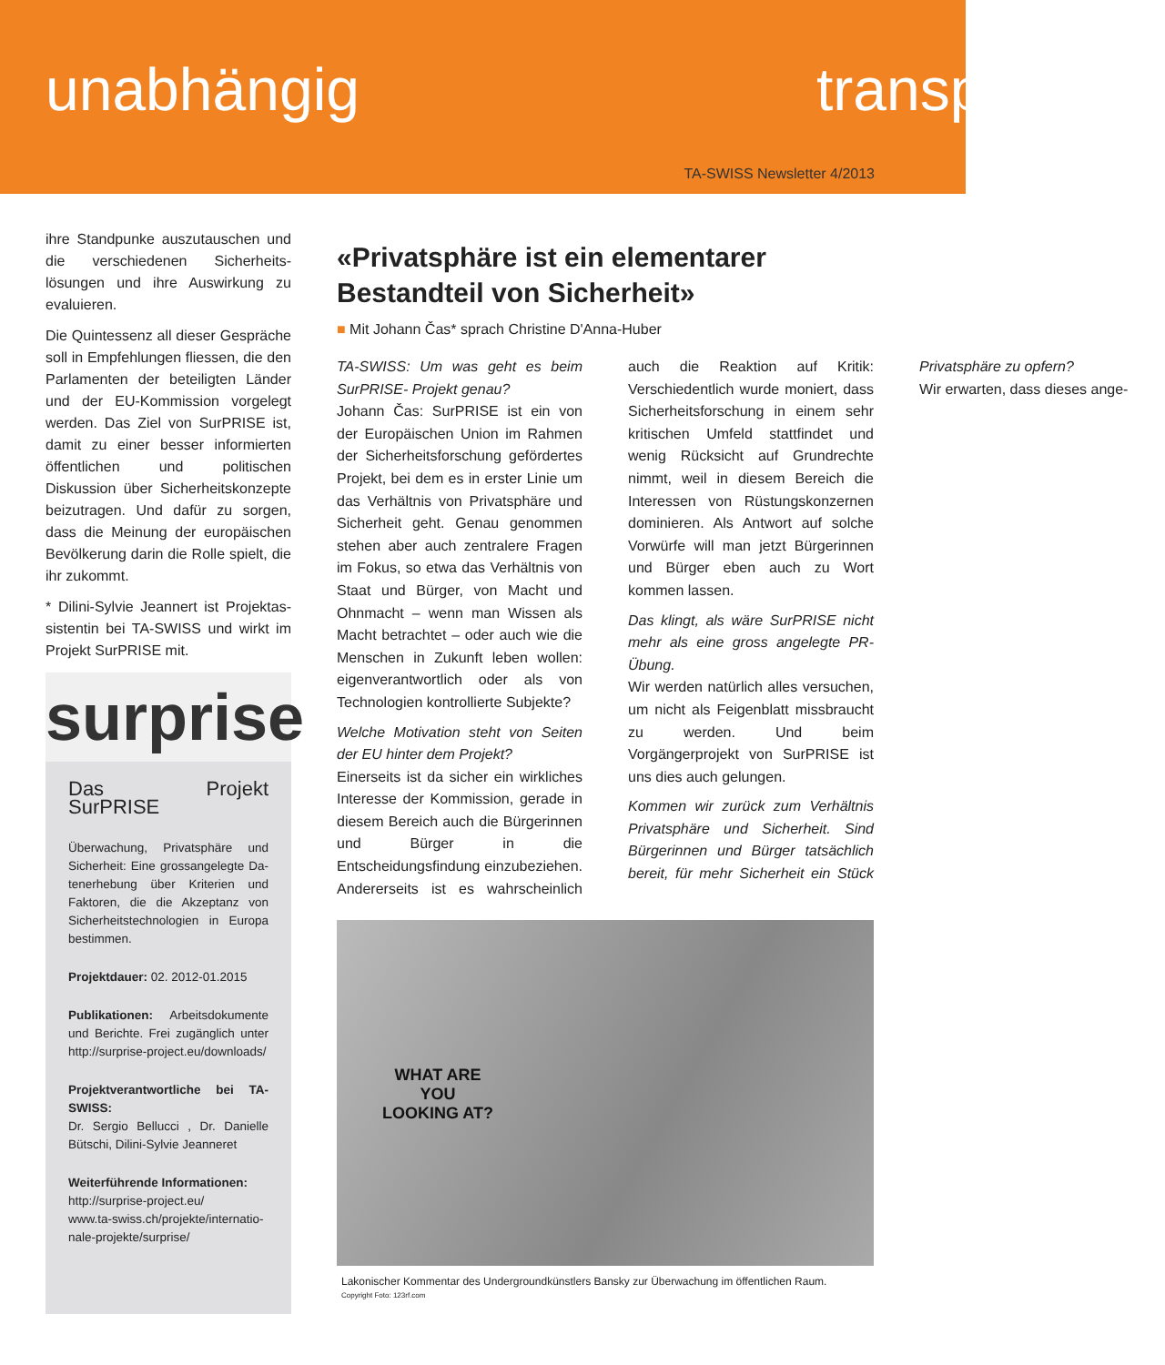unabhängig transp
TA-SWISS Newsletter 4/2013
ihre Standpunke auszutauschen und die verschiedenen Sicherheits­lösungen und ihre Auswirkung zu evaluieren.
Die Quintessenz all dieser Ge­spräche soll in Empfehlungen flies­sen, die den Parlamenten der betei­ligten Länder und der EU-Kommis­sion vorgelegt werden. Das Ziel von SurPRISE ist, damit zu einer besser informierten öffentlichen und politi­schen Diskussion über Sicherheits­konzepte beizutragen. Und dafür zu sorgen, dass die Meinung der europäischen Bevölkerung darin die Rolle spielt, die ihr zukommt.
* Dilini-Sylvie Jeannert ist Projektas­sistentin bei TA-SWISS und wirkt im Projekt SurPRISE mit.
surprise
Das Projekt SurPRISE
Überwachung, Privatsphäre und Sicherheit: Eine grossangelegte Da­tenerhebung über Kriterien und Faktoren, die die Akzeptanz von Sicherheitstechnologien in Europa bestimmen.
Projektdauer: 02. 2012-01.2015
Publikationen: Arbeitsdokumente und Berichte. Frei zugänglich unter http://surprise-project.eu/down­loads/
Projektverantwortliche bei TA-SWISS:
Dr. Sergio Bellucci , Dr. Danielle Bütschi, Dilini-Sylvie Jeanneret
Weiterführende Informationen:
http://surprise-project.eu/
www.ta-swiss.ch/projekte/internatio­nale-projekte/surprise/
«Privatsphäre ist ein elementarer Bestandteil von Sicherheit»
■ Mit Johann Čas* sprach Christine D'Anna-Huber
TA-SWISS: Um was geht es beim SurPRISE- Projekt genau?
Johann Čas: SurPRISE ist ein von der Europäischen Union im Rahmen der Sicherheitsforschung geför­dertes Projekt, bei dem es in erster Linie um das Verhältnis von Privat­sphäre und Sicherheit geht. Genau genommen stehen aber auch zen­tralere Fragen im Fokus, so etwa das Verhältnis von Staat und Bürger, von Macht und Ohnmacht – wenn man Wissen als Macht betrachtet – oder auch wie die Menschen in Zukunft leben wollen: eigenverantwortlich oder als von Technologien kontrol­lierte Subjekte?
Welche Motivation steht von Seiten der EU hinter dem Projekt?
Einerseits ist da sicher ein wirkliches Interesse der Kommis­sion, gerade in diesem Bereich auch die Bürgerinnen und Bürger in die Entscheidungsfindung ein­zubeziehen. Andererseits ist es wahrscheinlich auch die Reaktion auf Kritik: Verschiedentlich wurde moniert, dass Sicherheitsforschung in einem sehr kritischen Umfeld stattfindet und wenig Rücksicht auf Grundrechte nimmt, weil in diesem Bereich die Interessen von Rüs­tungskonzernen dominieren. Als Antwort auf solche Vorwürfe will man jetzt Bürgerinnen und Bürger eben auch zu Wort kommen lassen.
Das klingt, als wäre SurPRISE nicht mehr als eine gross angelegte PR-Übung.
Wir werden natürlich alles ver­suchen, um nicht als Feigenblatt missbraucht zu werden. Und beim Vorgängerprojekt von SurPRISE ist uns dies auch gelungen.
Kommen wir zurück zum Verhältnis Privatsphäre und Sicherheit. Sind Bürgerinnen und Bürger tatsächlich bereit, für mehr Sicherheit ein Stück Privatsphäre zu opfern?
Wir erwarten, dass dieses ange-
WHAT ARE
YOU
LOOKING AT?
Lakonischer Kommentar des Undergroundkünstlers Bansky zur Überwachung im öffentlichen Raum.
Copyright Foto: 123rf.com